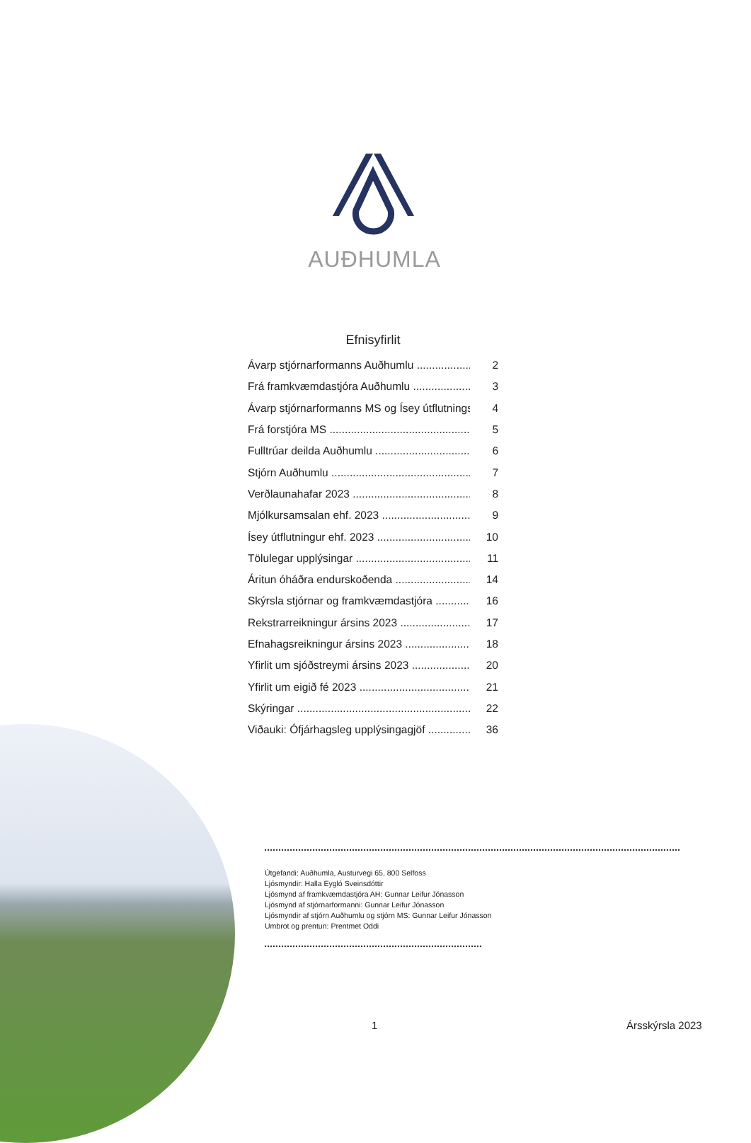AUÐHUMLA
Efnisyfirlit
Ávarp stjórnarformanns Auðhumlu 2
Frá framkvæmdastjóra Auðhumlu 3
Ávarp stjórnarformanns MS og Ísey útflutnings 4
Frá forstjóra MS 5
Fulltrúar deilda Auðhumlu 6
Stjórn Auðhumlu 7
Verðlaunahafar 2023 8
Mjólkursamsalan ehf. 2023 9
Ísey útflutningur ehf. 2023 10
Tölulegar upplýsingar 11
Áritun óháðra endurskoðenda 14
Skýrsla stjórnar og framkvæmdastjóra 16
Rekstrarreikningur ársins 2023 17
Efnahagsreikningur ársins 2023 18
Yfirlit um sjóðstreymi ársins 2023 20
Yfirlit um eigið fé 2023 21
Skýringar 22
Viðauki: Ófjárhagsleg upplýsingagjöf 36
Útgefandi: Auðhumla, Austurvegi 65, 800 Selfoss
Ljósmyndir: Halla Eygló Sveinsdóttir
Ljósmynd af framkvæmdastjóra AH: Gunnar Leifur Jónasson
Ljósmynd af stjórnarformanni: Gunnar Leifur Jónasson
Ljósmyndir af stjórn Auðhumlu og stjórn MS: Gunnar Leifur Jónasson
Umbrot og prentun: Prentmet Oddi
1 Ársskýrsla 2023